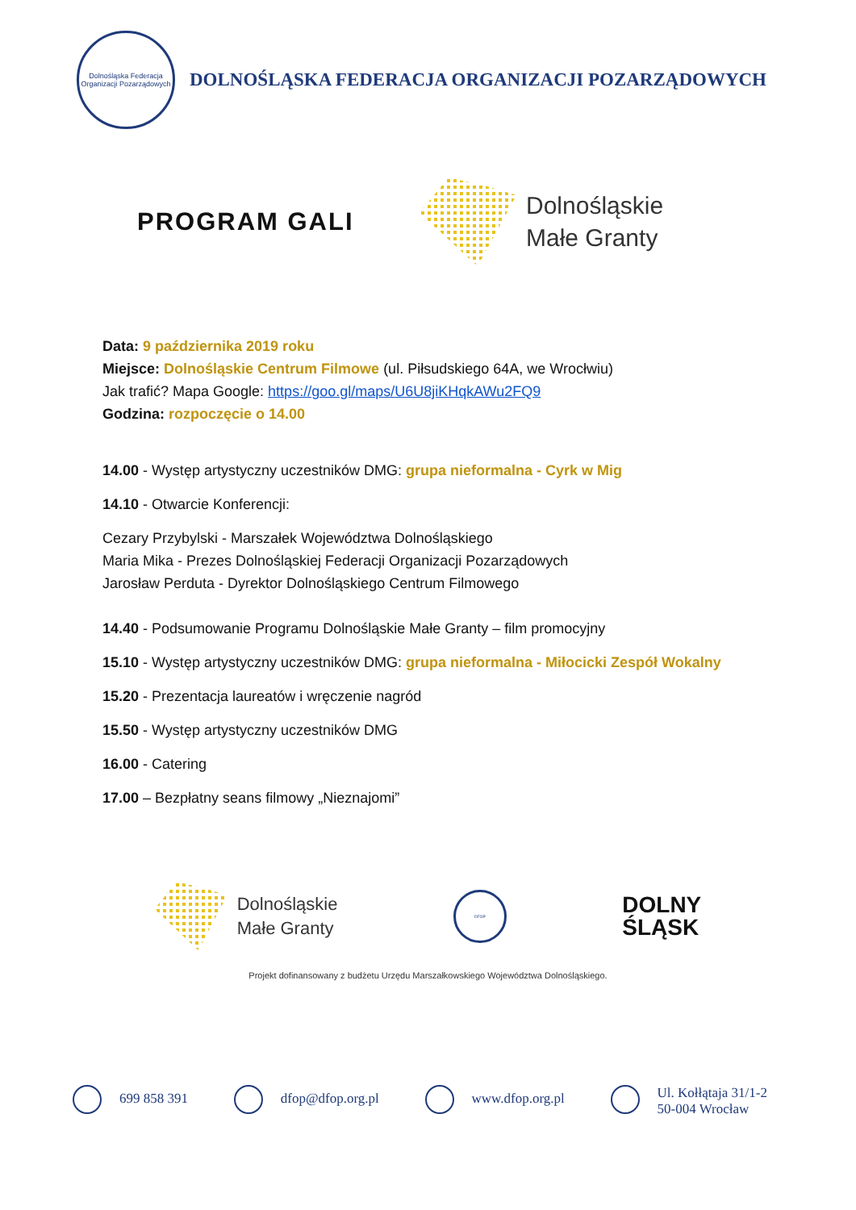Dolnośląska Federacja Organizacji Pozarządowych
DOLNOŚLĄSKA FEDERACJA ORGANIZACJI POZARZĄDOWYCH
PROGRAM GALI
Dolnośląskie
Małe Granty
Data: 9 października 2019 roku
Miejsce: Dolnośląskie Centrum Filmowe (ul. Piłsudskiego 64A, we Wrocłwiu)
Jak trafić? Mapa Google: https://goo.gl/maps/U6U8jiKHqkAWu2FQ9
Godzina: rozpoczęcie o 14.00
14.00 - Występ artystyczny uczestników DMG: grupa nieformalna - Cyrk w Mig
14.10 - Otwarcie Konferencji:
Cezary Przybylski - Marszałek Województwa Dolnośląskiego
Maria Mika - Prezes Dolnośląskiej Federacji Organizacji Pozarządowych
Jarosław Perduta - Dyrektor Dolnośląskiego Centrum Filmowego
14.40 - Podsumowanie Programu Dolnośląskie Małe Granty – film promocyjny
15.10 - Występ artystyczny uczestników DMG: grupa nieformalna - Miłocicki Zespół Wokalny
15.20 - Prezentacja laureatów i wręczenie nagród
15.50 - Występ artystyczny uczestników DMG
16.00 - Catering
17.00 – Bezpłatny seans filmowy „Nieznajomi”
Dolnośląskie
Małe Granty
DFOP
DOLNY
ŚLĄSK
Projekt dofinansowany z budżetu Urzędu Marszałkowskiego Województwa Dolnośląskiego.
699 858 391 dfop@dfop.org.pl www.dfop.org.pl Ul. Kołłątaja 31/1-2
50-004 Wrocław